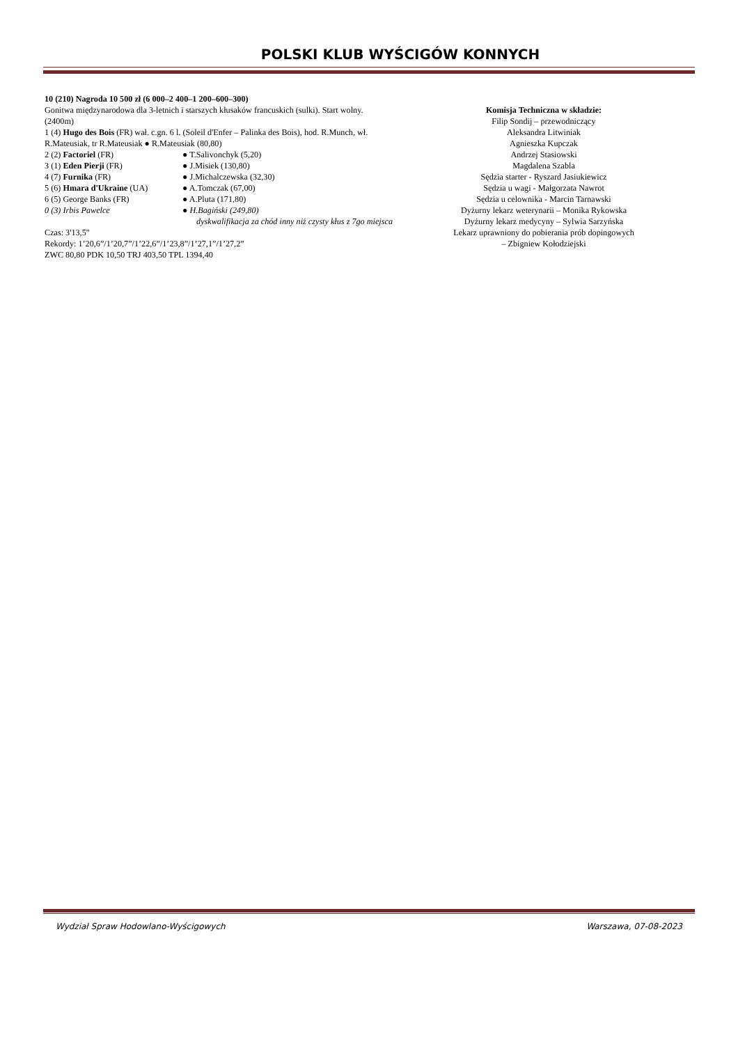POLSKI KLUB WYŚCIGÓW KONNYCH
10 (210) Nagroda 10 500 zł (6 000–2 400–1 200–600–300)
Gonitwa międzynarodowa dla 3-letnich i starszych kłusaków francuskich (sulki). Start wolny. (2400m)
1 (4) Hugo des Bois (FR) wał. c.gn. 6 l. (Soleil d'Enfer – Palinka des Bois), hod. R.Munch, wł. R.Mateusiak, tr R.Mateusiak ● R.Mateusiak (80,80)
2 (2) Factoriel (FR) ● T.Salivonchyk (5,20)
3 (1) Eden Pierji (FR) ● J.Misiek (130,80)
4 (7) Furnika (FR) ● J.Michalczewska (32,30)
5 (6) Hmara d'Ukraine (UA) ● A.Tomczak (67,00)
6 (5) George Banks (FR) ● A.Pluta (171,80)
0 (3) Irbis Pawelce ● H.Bagiński (249,80)
dyskwalifikacja za chód inny niż czysty kłus z 7go miejsca
Czas: 3'13,5"
Rekordy: 1’20,6”/1’20,7”/1’22,6”/1’23,8”/1’27,1”/1’27,2”
ZWC 80,80 PDK 10,50 TRJ 403,50 TPL 1394,40
Komisja Techniczna w składzie:
Filip Sondij – przewodniczący
Aleksandra Litwiniak
Agnieszka Kupczak
Andrzej Stasiowski
Magdalena Szabla
Sędzia starter - Ryszard Jasiukiewicz
Sędzia u wagi - Małgorzata Nawrot
Sędzia u celownika - Marcin Tarnawski
Dyżurny lekarz weterynarii – Monika Rykowska
Dyżurny lekarz medycyny – Sylwia Sarzyńska
Lekarz uprawniony do pobierania prób dopingowych
– Zbigniew Kołodziejski
Wydział Spraw Hodowlano-Wyścigowych Warszawa, 07-08-2023